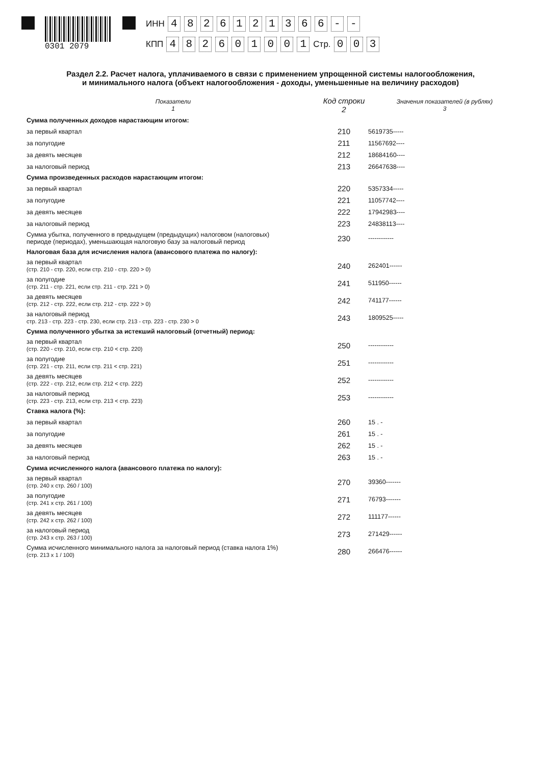0301 2079 ИНН 4826121366 - -
КПП 482601001 Стр. 0 0 3
Раздел 2.2. Расчет налога, уплачиваемого в связи с применением упрощенной системы налогообложения,
и минимального налога (объект налогообложения - доходы, уменьшенные на величину расходов)
| Показатели 1 | Код строки 2 | Значения показателей (в рублях) 3 |
| --- | --- | --- |
| Сумма полученных доходов нарастающим итогом: | | |
| за первый квартал | 210 | 5619735----- |
| за полугодие | 211 | 11567692---- |
| за девять месяцев | 212 | 18684160---- |
| за налоговый период | 213 | 26647638---- |
| Сумма произведенных расходов нарастающим итогом: | | |
| за первый квартал | 220 | 5357334----- |
| за полугодие | 221 | 11057742---- |
| за девять месяцев | 222 | 17942983---- |
| за налоговый период | 223 | 24838113---- |
| Сумма убытка, полученного в предыдущем (предыдущих) налоговом (налоговых) периоде (периодах), уменьшающая налоговую базу за налоговый период | 230 | ------------ |
| Налоговая база для исчисления налога (авансового платежа по налогу): | | |
| за первый квартал (стр. 210 - стр. 220, если стр. 210 - стр. 220 > 0) | 240 | 262401------ |
| за полугодие (стр. 211 - стр. 221, если стр. 211 - стр. 221 > 0) | 241 | 511950------ |
| за девять месяцев (стр. 212 - стр. 222, если стр. 212 - стр. 222 > 0) | 242 | 741177------ |
| за налоговый период стр. 213 - стр. 223 - стр. 230, если стр. 213 - стр. 223 - стр. 230 > 0 | 243 | 1809525----- |
| Сумма полученного убытка за истекший налоговый (отчетный) период: | | |
| за первый квартал (стр. 220 - стр. 210, если стр. 210 < стр. 220) | 250 | ------------ |
| за полугодие (стр. 221 - стр. 211, если стр. 211 < стр. 221) | 251 | ------------ |
| за девять месяцев (стр. 222 - стр. 212, если стр. 212 < стр. 222) | 252 | ------------ |
| за налоговый период (стр. 223 - стр. 213, если стр. 213 < стр. 223) | 253 | ------------ |
| Ставка налога (%): | | |
| за первый квартал | 260 | 15 . - |
| за полугодие | 261 | 15 . - |
| за девять месяцев | 262 | 15 . - |
| за налоговый период | 263 | 15 . - |
| Сумма исчисленного налога (авансового платежа по налогу): | | |
| за первый квартал (стр. 240 х стр. 260 / 100) | 270 | 39360------- |
| за полугодие (стр. 241 х стр. 261 / 100) | 271 | 76793------- |
| за девять месяцев (стр. 242 х стр. 262 / 100) | 272 | 111177------ |
| за налоговый период (стр. 243 х стр. 263 / 100) | 273 | 271429------ |
| Сумма исчисленного минимального налога за налоговый период (ставка налога 1%) (стр. 213 х 1 / 100) | 280 | 266476------ |